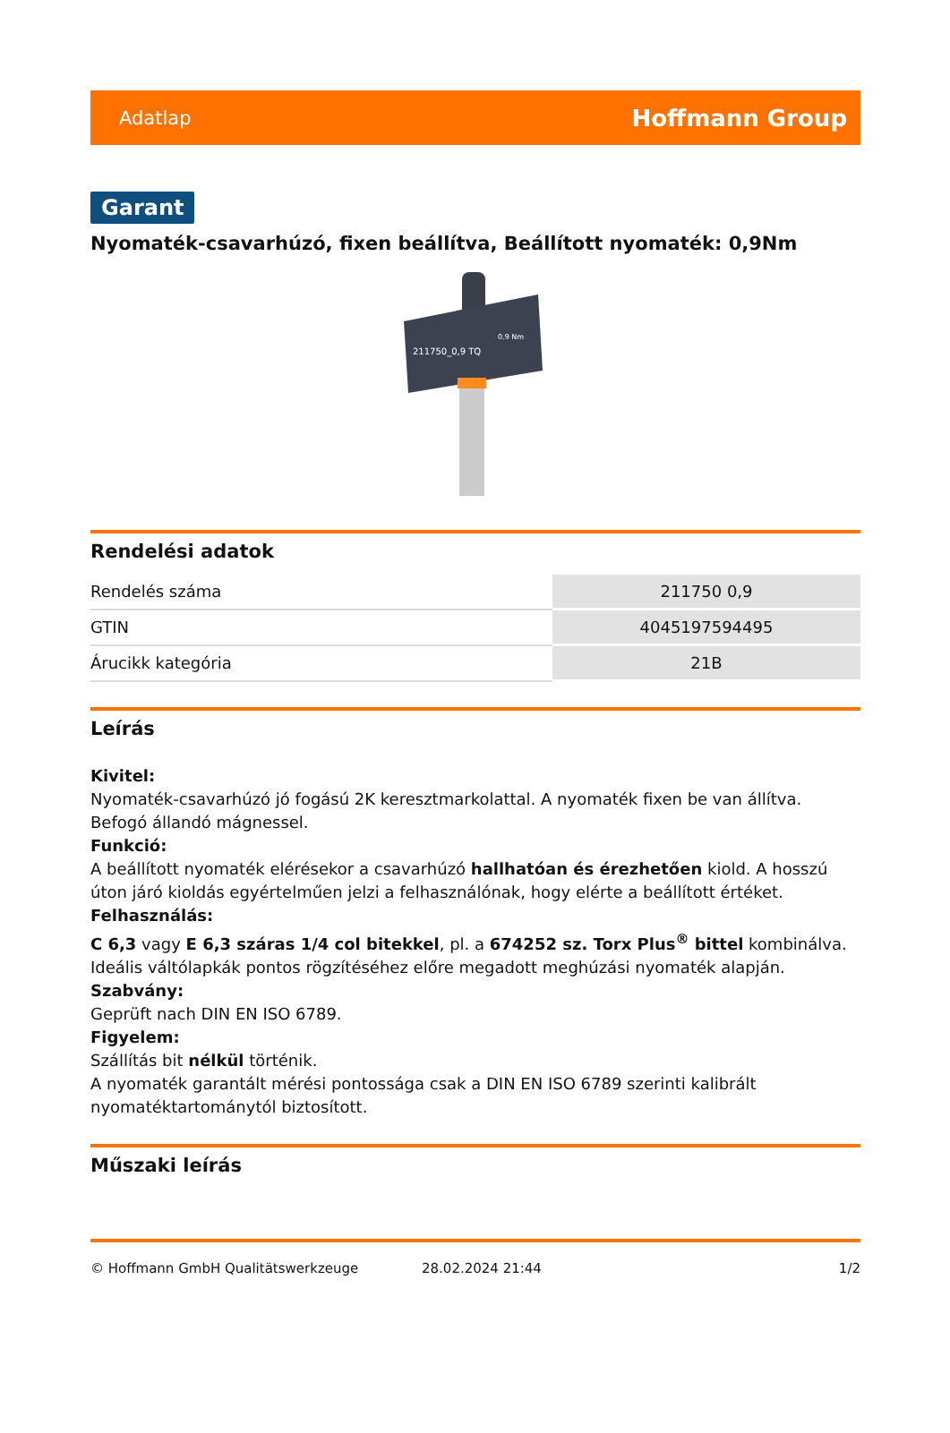Adatlap Hoffmann Group
Garant
Nyomaték-csavarhúzó, fixen beállítva, Beállított nyomaték: 0,9Nm
211750_0,9 TQ
0.9 Nm
Rendelési adatok
| Rendelés száma | 211750 0,9 |
| GTIN | 4045197594495 |
| Árucikk kategória | 21B |
Leírás
Kivitel:
Nyomaték-csavarhúzó jó fogású 2K keresztmarkolattal. A nyomaték fixen be van állítva. Befogó állandó mágnessel.
Funkció:
A beállított nyomaték elérésekor a csavarhúzó hallhatóan és érezhetően kiold. A hosszú úton járó kioldás egyértelműen jelzi a felhasználónak, hogy elérte a beállított értéket.
Felhasználás:
C 6,3 vagy E 6,3 száras 1/4 col bitekkel, pl. a 674252 sz. Torx Plus<sup>®</sup> bittel kombinálva. Ideális váltólapkák pontos rögzítéséhez előre megadott meghúzási nyomaték alapján.
Szabvány:
Geprüft nach DIN EN ISO 6789.
Figyelem:
Szállítás bit nélkül történik.
A nyomaték garantált mérési pontossága csak a DIN EN ISO 6789 szerinti kalibrált nyomatéktartománytól biztosított.
Műszaki leírás
© Hoffmann GmbH Qualitätswerkzeuge 28.02.2024 21:44 1/2